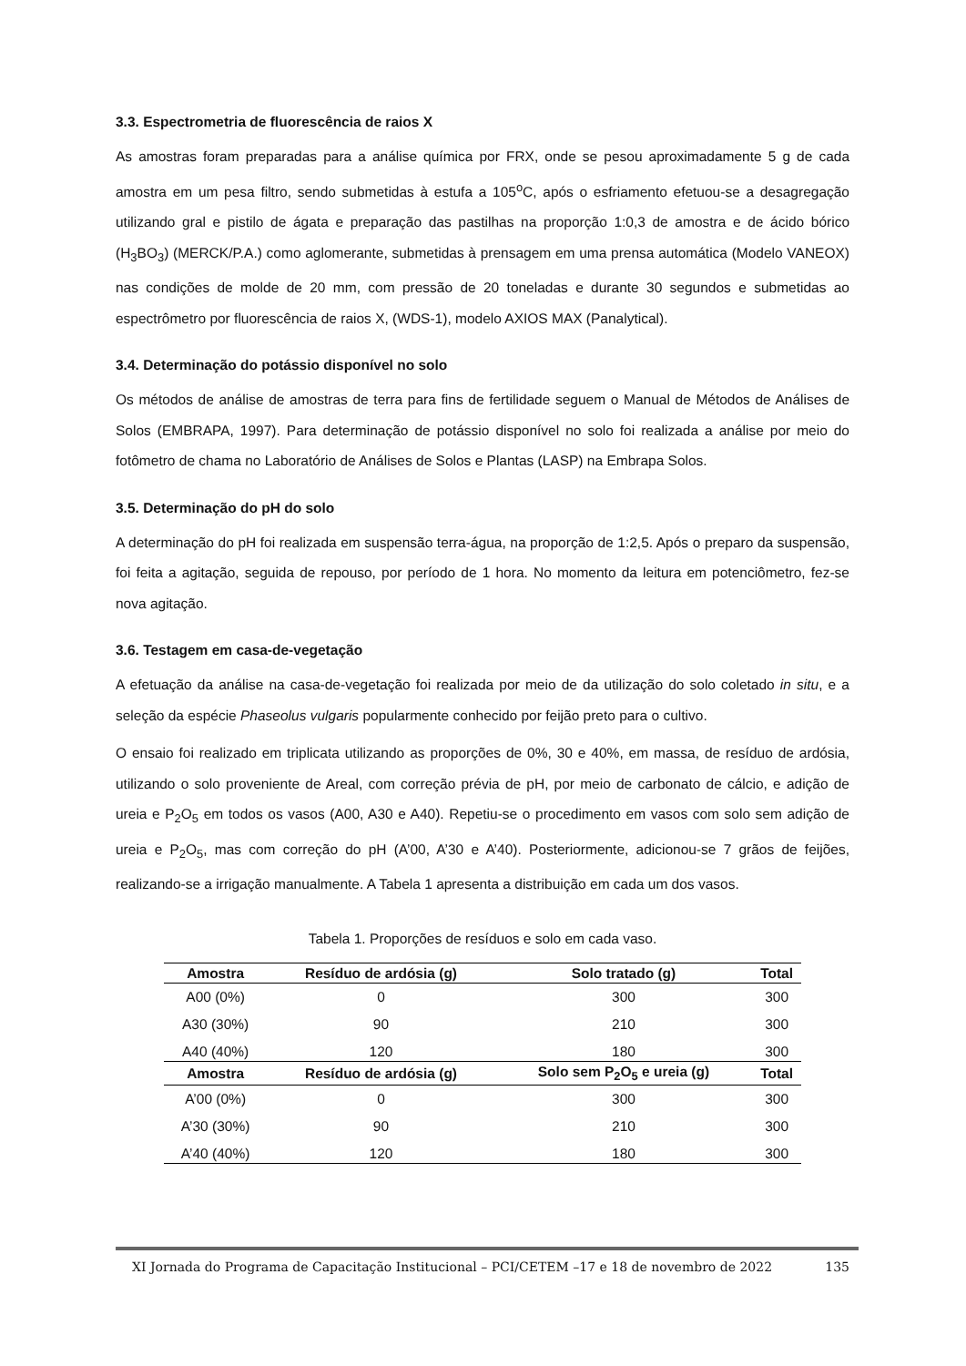3.3. Espectrometria de fluorescência de raios X
As amostras foram preparadas para a análise química por FRX, onde se pesou aproximadamente 5 g de cada amostra em um pesa filtro, sendo submetidas à estufa a 105<sup>o</sup>C, após o esfriamento efetuou-se a desagregação utilizando gral e pistilo de ágata e preparação das pastilhas na proporção 1:0,3 de amostra e de ácido bórico (H<sub>3</sub>BO<sub>3</sub>) (MERCK/P.A.) como aglomerante, submetidas à prensagem em uma prensa automática (Modelo VANEOX) nas condições de molde de 20 mm, com pressão de 20 toneladas e durante 30 segundos e submetidas ao espectrômetro por fluorescência de raios X, (WDS-1), modelo AXIOS MAX (Panalytical).
3.4. Determinação do potássio disponível no solo
Os métodos de análise de amostras de terra para fins de fertilidade seguem o Manual de Métodos de Análises de Solos (EMBRAPA, 1997). Para determinação de potássio disponível no solo foi realizada a análise por meio do fotômetro de chama no Laboratório de Análises de Solos e Plantas (LASP) na Embrapa Solos.
3.5. Determinação do pH do solo
A determinação do pH foi realizada em suspensão terra-água, na proporção de 1:2,5. Após o preparo da suspensão, foi feita a agitação, seguida de repouso, por período de 1 hora. No momento da leitura em potenciômetro, fez-se nova agitação.
3.6. Testagem em casa-de-vegetação
A efetuação da análise na casa-de-vegetação foi realizada por meio de da utilização do solo coletado in situ, e a seleção da espécie Phaseolus vulgaris popularmente conhecido por feijão preto para o cultivo.
O ensaio foi realizado em triplicata utilizando as proporções de 0%, 30 e 40%, em massa, de resíduo de ardósia, utilizando o solo proveniente de Areal, com correção prévia de pH, por meio de carbonato de cálcio, e adição de ureia e P<sub>2</sub>O<sub>5</sub> em todos os vasos (A00, A30 e A40). Repetiu-se o procedimento em vasos com solo sem adição de ureia e P<sub>2</sub>O<sub>5</sub>, mas com correção do pH (A’00, A’30 e A’40). Posteriormente, adicionou-se 7 grãos de feijões, realizando-se a irrigação manualmente. A Tabela 1 apresenta a distribuição em cada um dos vasos.
Tabela 1. Proporções de resíduos e solo em cada vaso.
| Amostra | Resíduo de ardósia (g) | Solo tratado (g) | Total |
| --- | --- | --- | --- |
| A00 (0%) | 0 | 300 | 300 |
| A30 (30%) | 90 | 210 | 300 |
| A40 (40%) | 120 | 180 | 300 |
| Amostra | Resíduo de ardósia (g) | Solo sem P<sub>2</sub>O<sub>5</sub> e ureia (g) | Total |
| A’00 (0%) | 0 | 300 | 300 |
| A’30 (30%) | 90 | 210 | 300 |
| A’40 (40%) | 120 | 180 | 300 |
XI Jornada do Programa de Capacitação Institucional – PCI/CETEM –17 e 18 de novembro de 2022 135